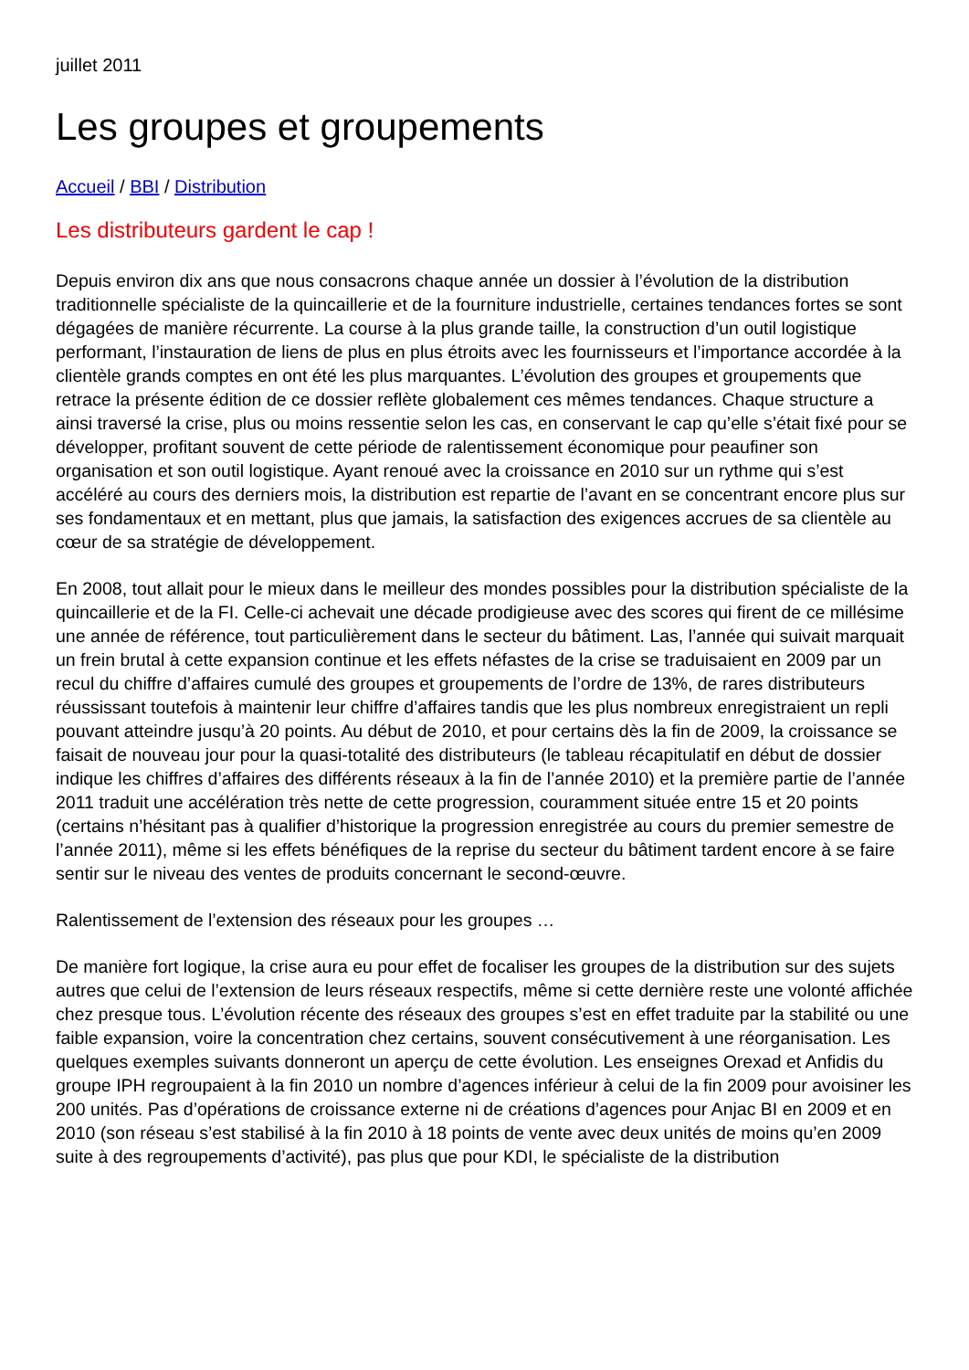juillet 2011
Les groupes et groupements
Accueil / BBI / Distribution
Les distributeurs gardent le cap !
Depuis environ dix ans que nous consacrons chaque année un dossier à l’évolution de la distribution traditionnelle spécialiste de la quincaillerie et de la fourniture industrielle, certaines tendances fortes se sont dégagées de manière récurrente. La course à la plus grande taille, la construction d’un outil logistique performant, l’instauration de liens de plus en plus étroits avec les fournisseurs et l’importance accordée à la clientèle grands comptes en ont été les plus marquantes. L’évolution des groupes et groupements que retrace la présente édition de ce dossier reflète globalement ces mêmes tendances. Chaque structure a ainsi traversé la crise, plus ou moins ressentie selon les cas, en conservant le cap qu’elle s’était fixé pour se développer, profitant souvent de cette période de ralentissement économique pour peaufiner son organisation et son outil logistique. Ayant renoué avec la croissance en 2010 sur un rythme qui s’est accéléré au cours des derniers mois, la distribution est repartie de l’avant en se concentrant encore plus sur ses fondamentaux et en mettant, plus que jamais, la satisfaction des exigences accrues de sa clientèle au cœur de sa stratégie de développement.
En 2008, tout allait pour le mieux dans le meilleur des mondes possibles pour la distribution spécialiste de la quincaillerie et de la FI. Celle-ci achevait une décade prodigieuse avec des scores qui firent de ce millésime une année de référence, tout particulièrement dans le secteur du bâtiment. Las, l’année qui suivait marquait un frein brutal à cette expansion continue et les effets néfastes de la crise se traduisaient en 2009 par un recul du chiffre d’affaires cumulé des groupes et groupements de l’ordre de 13%, de rares distributeurs réussissant toutefois à maintenir leur chiffre d’affaires tandis que les plus nombreux enregistraient un repli pouvant atteindre jusqu’à 20 points. Au début de 2010, et pour certains dès la fin de 2009, la croissance se faisait de nouveau jour pour la quasi-totalité des distributeurs (le tableau récapitulatif en début de dossier indique les chiffres d’affaires des différents réseaux à la fin de l’année 2010) et la première partie de l’année 2011 traduit une accélération très nette de cette progression, couramment située entre 15 et 20 points (certains n’hésitant pas à qualifier d’historique la progression enregistrée au cours du premier semestre de l’année 2011), même si les effets bénéfiques de la reprise du secteur du bâtiment tardent encore à se faire sentir sur le niveau des ventes de produits concernant le second-œuvre.
Ralentissement de l’extension des réseaux pour les groupes …
De manière fort logique, la crise aura eu pour effet de focaliser les groupes de la distribution sur des sujets autres que celui de l’extension de leurs réseaux respectifs, même si cette dernière reste une volonté affichée chez presque tous. L’évolution récente des réseaux des groupes s’est en effet traduite par la stabilité ou une faible expansion, voire la concentration chez certains, souvent consécutivement à une réorganisation. Les quelques exemples suivants donneront un aperçu de cette évolution. Les enseignes Orexad et Anfidis du groupe IPH regroupaient à la fin 2010 un nombre d’agences inférieur à celui de la fin 2009 pour avoisiner les 200 unités. Pas d’opérations de croissance externe ni de créations d’agences pour Anjac BI en 2009 et en 2010 (son réseau s’est stabilisé à la fin 2010 à 18 points de vente avec deux unités de moins qu’en 2009 suite à des regroupements d’activité), pas plus que pour KDI, le spécialiste de la distribution